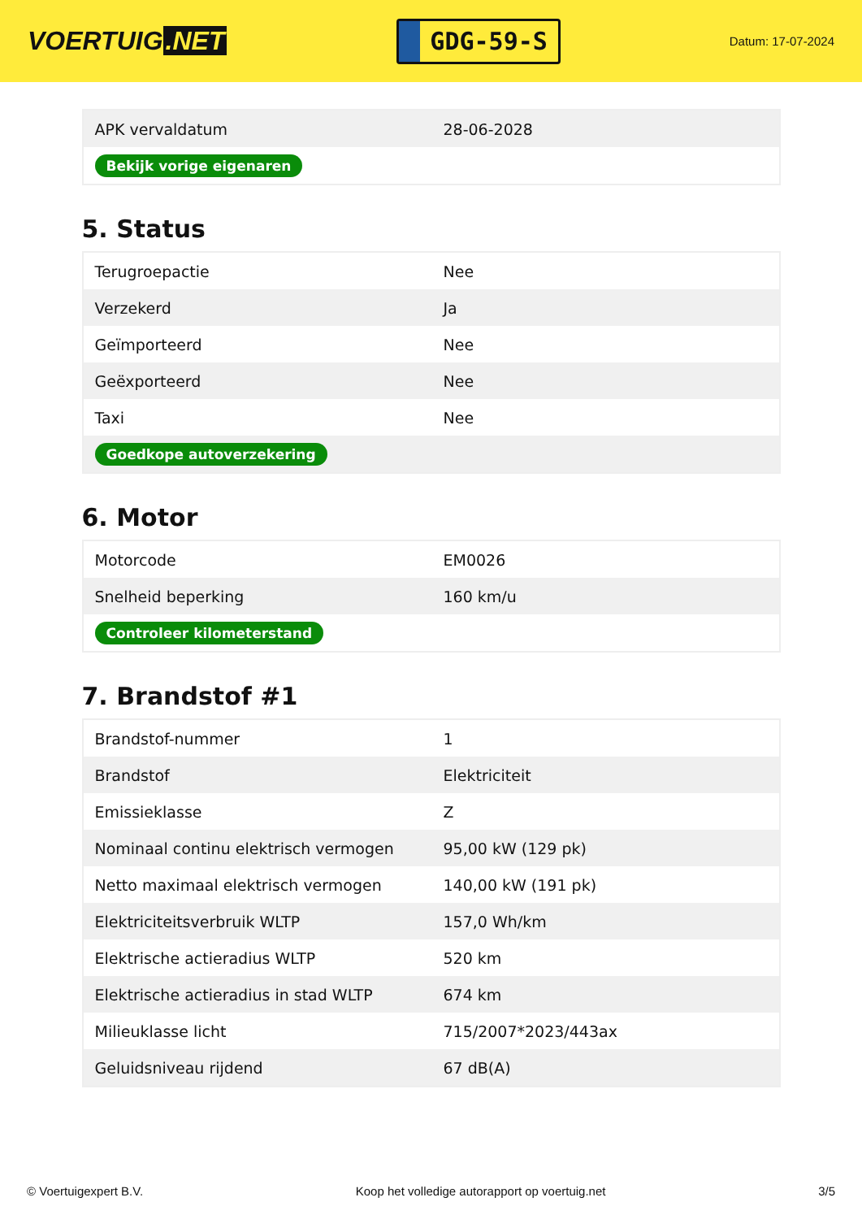VOERTUIG.NET
GDG-59-S
Datum: 17-07-2024
| APK vervaldatum | 28-06-2028 |
| Bekijk vorige eigenaren | |
5. Status
| Terugroepactie | Nee |
| Verzekerd | Ja |
| Geïmporteerd | Nee |
| Geëxporteerd | Nee |
| Taxi | Nee |
| Goedkope autoverzekering | |
6. Motor
| Motorcode | EM0026 |
| Snelheid beperking | 160 km/u |
| Controleer kilometerstand | |
7. Brandstof #1
| Brandstof-nummer | 1 |
| Brandstof | Elektriciteit |
| Emissieklasse | Z |
| Nominaal continu elektrisch vermogen | 95,00 kW (129 pk) |
| Netto maximaal elektrisch vermogen | 140,00 kW (191 pk) |
| Elektriciteitsverbruik WLTP | 157,0 Wh/km |
| Elektrische actieradius WLTP | 520 km |
| Elektrische actieradius in stad WLTP | 674 km |
| Milieuklasse licht | 715/2007*2023/443ax |
| Geluidsniveau rijdend | 67 dB(A) |
© Voertuigexpert B.V. Koop het volledige autorapport op voertuig.net 3/5